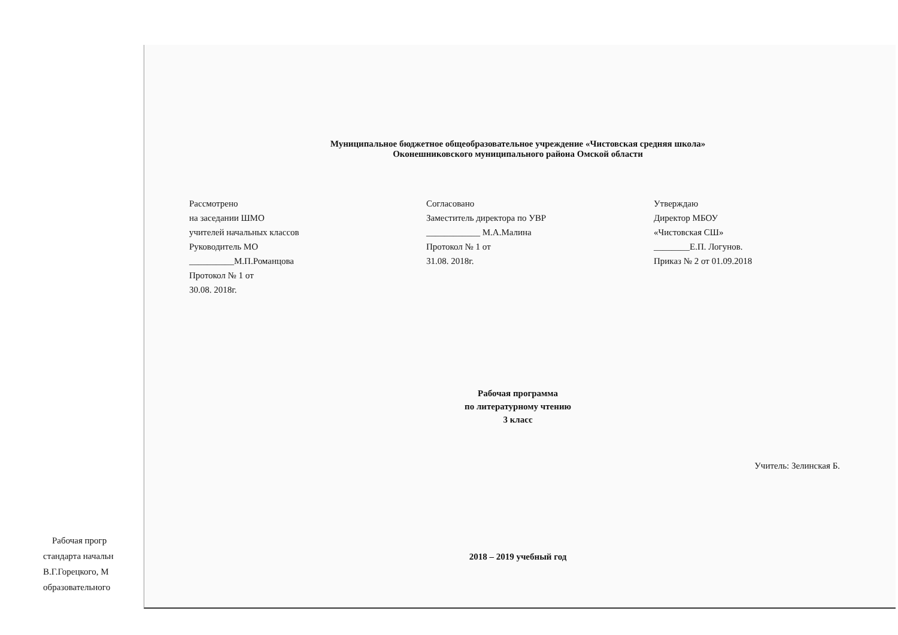Рабочая прогр
стандарта начальн
В.Г.Горецкого, М
образовательного
Муниципальное бюджетное общеобразовательное учреждение «Чистовская средняя школа»
Оконешниковского муниципального района Омской области
Рассмотрено
на заседании ШМО
учителей начальных классов
Руководитель МО
__________М.П.Романцова
Протокол № 1 от
30.08. 2018г.
Согласовано
Заместитель директора по УВР
____________ М.А.Малина
Протокол № 1 от
31.08. 2018г.
Утверждаю
Директор МБОУ
«Чистовская СШ»
________Е.П. Логунов.
Приказ № 2 от 01.09.2018
Рабочая программа
по литературному чтению
3 класс
Учитель: Зелинская Б.
2018 – 2019 учебный год